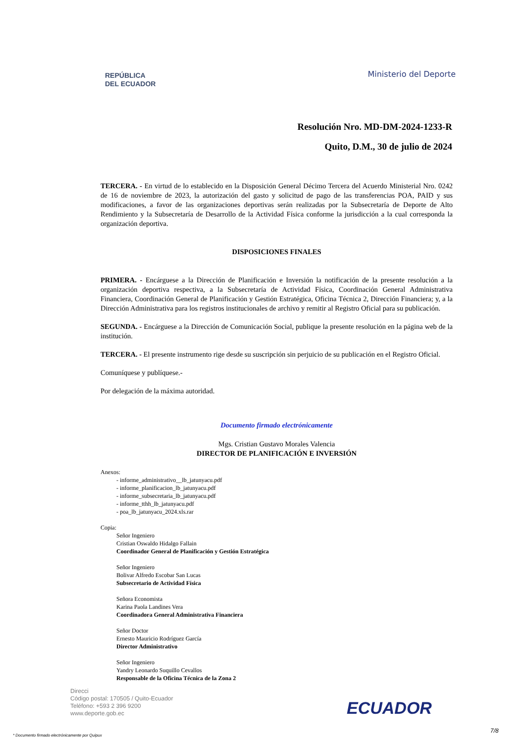REPÚBLICA
DEL ECUADOR
Ministerio del Deporte
Resolución Nro. MD-DM-2024-1233-R
Quito, D.M., 30 de julio de 2024
TERCERA. - En virtud de lo establecido en la Disposición General Décimo Tercera del Acuerdo Ministerial Nro. 0242 de 16 de noviembre de 2023, la autorización del gasto y solicitud de pago de las transferencias POA, PAID y sus modificaciones, a favor de las organizaciones deportivas serán realizadas por la Subsecretaría de Deporte de Alto Rendimiento y la Subsecretaría de Desarrollo de la Actividad Física conforme la jurisdicción a la cual corresponda la organización deportiva.
DISPOSICIONES FINALES
PRIMERA. - Encárguese a la Dirección de Planificación e Inversión la notificación de la presente resolución a la organización deportiva respectiva, a la Subsecretaría de Actividad Física, Coordinación General Administrativa Financiera, Coordinación General de Planificación y Gestión Estratégica, Oficina Técnica 2, Dirección Financiera; y, a la Dirección Administrativa para los registros institucionales de archivo y remitir al Registro Oficial para su publicación.
SEGUNDA. - Encárguese a la Dirección de Comunicación Social, publique la presente resolución en la página web de la institución.
TERCERA. - El presente instrumento rige desde su suscripción sin perjuicio de su publicación en el Registro Oficial.
Comuníquese y publíquese.-
Por delegación de la máxima autoridad.
Documento firmado electrónicamente
Mgs. Cristian Gustavo Morales Valencia
DIRECTOR DE PLANIFICACIÓN E INVERSIÓN
Anexos:
- informe_administrativo__lb_jatunyacu.pdf
- informe_planificacion_lb_jatunyacu.pdf
- informe_subsecretaria_lb_jatunyacu.pdf
- informe_tthh_lb_jatunyacu.pdf
- poa_lb_jatunyacu_2024.xls.rar
Copia:
Señor Ingeniero
Cristian Oswaldo Hidalgo Fallain
Coordinador General de Planificación y Gestión Estratégica
Señor Ingeniero
Bolivar Alfredo Escobar San Lucas
Subsecretario de Actividad Física
Señora Economista
Karina Paola Landines Vera
Coordinadora General Administrativa Financiera
Señor Doctor
Ernesto Mauricio Rodríguez García
Director Administrativo
Señor Ingeniero
Yandry Leonardo Suquillo Cevallos
Responsable de la Oficina Técnica de la Zona 2
Direcci
Código postal: 170505 / Quito-Ecuador
Teléfono: +593 2 396 9200
www.deporte.gob.ec
ECUADOR
7/8
* Documento firmado electrónicamente por Quipux